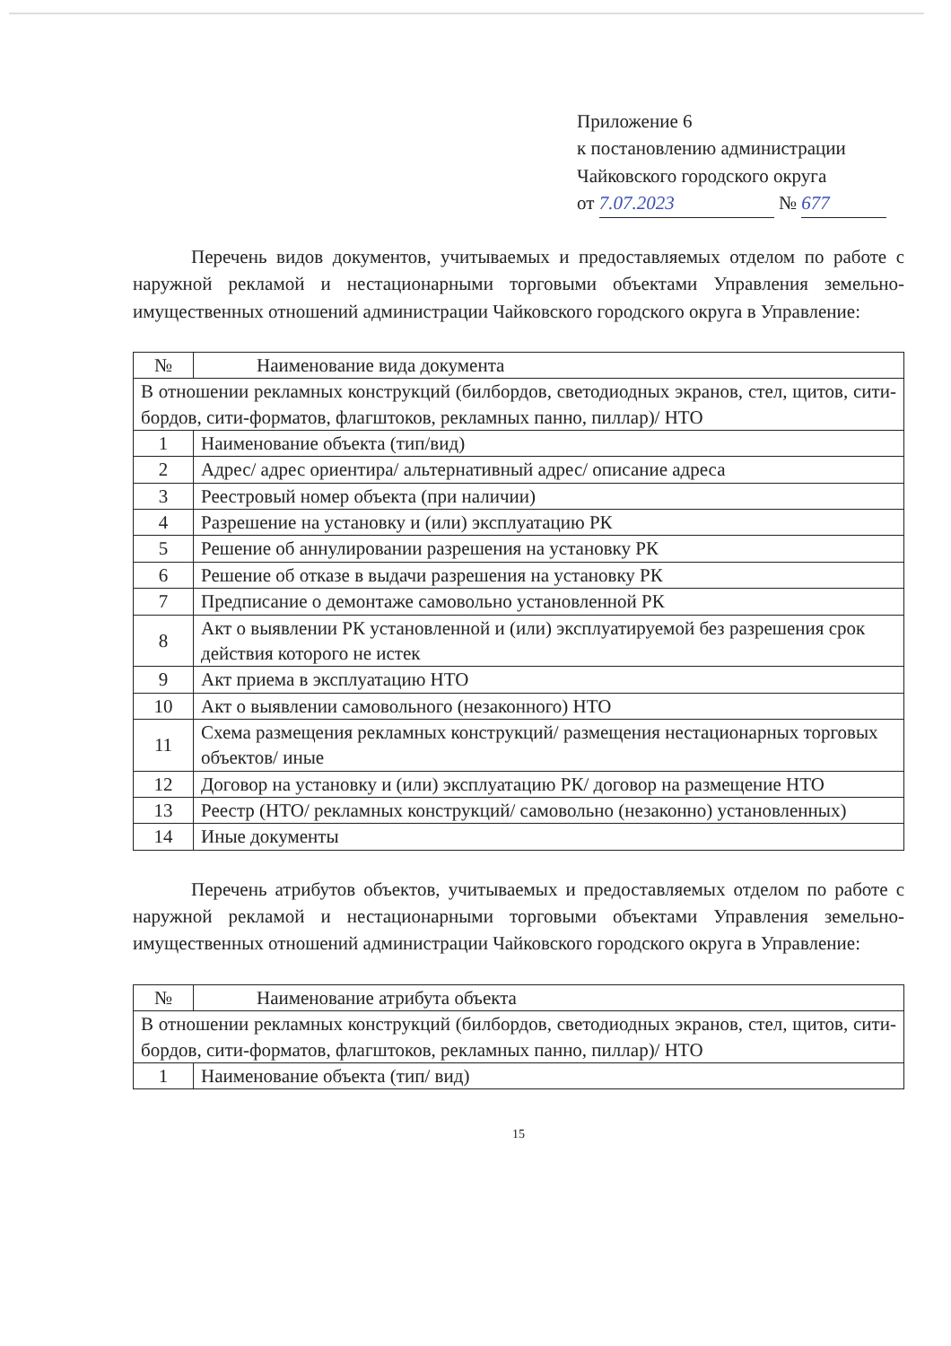Приложение 6
к постановлению администрации
Чайковского городского округа
от 7.07.2023 № 677
Перечень видов документов, учитываемых и предоставляемых отделом по работе с наружной рекламой и нестационарными торговыми объектами Управления земельно-имущественных отношений администрации Чайковского городского округа в Управление:
| № | Наименование вида документа |
| В отношении рекламных конструкций (билбордов, светодиодных экранов, стел, щитов, сити-бордов, сити-форматов, флагштоков, рекламных панно, пиллар)/ НТО | |
| 1 | Наименование объекта (тип/вид) |
| 2 | Адрес/ адрес ориентира/ альтернативный адрес/ описание адреса |
| 3 | Реестровый номер объекта (при наличии) |
| 4 | Разрешение на установку и (или) эксплуатацию РК |
| 5 | Решение об аннулировании разрешения на установку РК |
| 6 | Решение об отказе в выдачи разрешения на установку РК |
| 7 | Предписание о демонтаже самовольно установленной РК |
| 8 | Акт о выявлении РК установленной и (или) эксплуатируемой без разрешения срок действия которого не истек |
| 9 | Акт приема в эксплуатацию НТО |
| 10 | Акт о выявлении самовольного (незаконного) НТО |
| 11 | Схема размещения рекламных конструкций/ размещения нестационарных торговых объектов/ иные |
| 12 | Договор на установку и (или) эксплуатацию РК/ договор на размещение НТО |
| 13 | Реестр (НТО/ рекламных конструкций/ самовольно (незаконно) установленных) |
| 14 | Иные документы |
Перечень атрибутов объектов, учитываемых и предоставляемых отделом по работе с наружной рекламой и нестационарными торговыми объектами Управления земельно-имущественных отношений администрации Чайковского городского округа в Управление:
| № | Наименование атрибута объекта |
| В отношении рекламных конструкций (билбордов, светодиодных экранов, стел, щитов, сити-бордов, сити-форматов, флагштоков, рекламных панно, пиллар)/ НТО | |
| 1 | Наименование объекта (тип/ вид) |
15